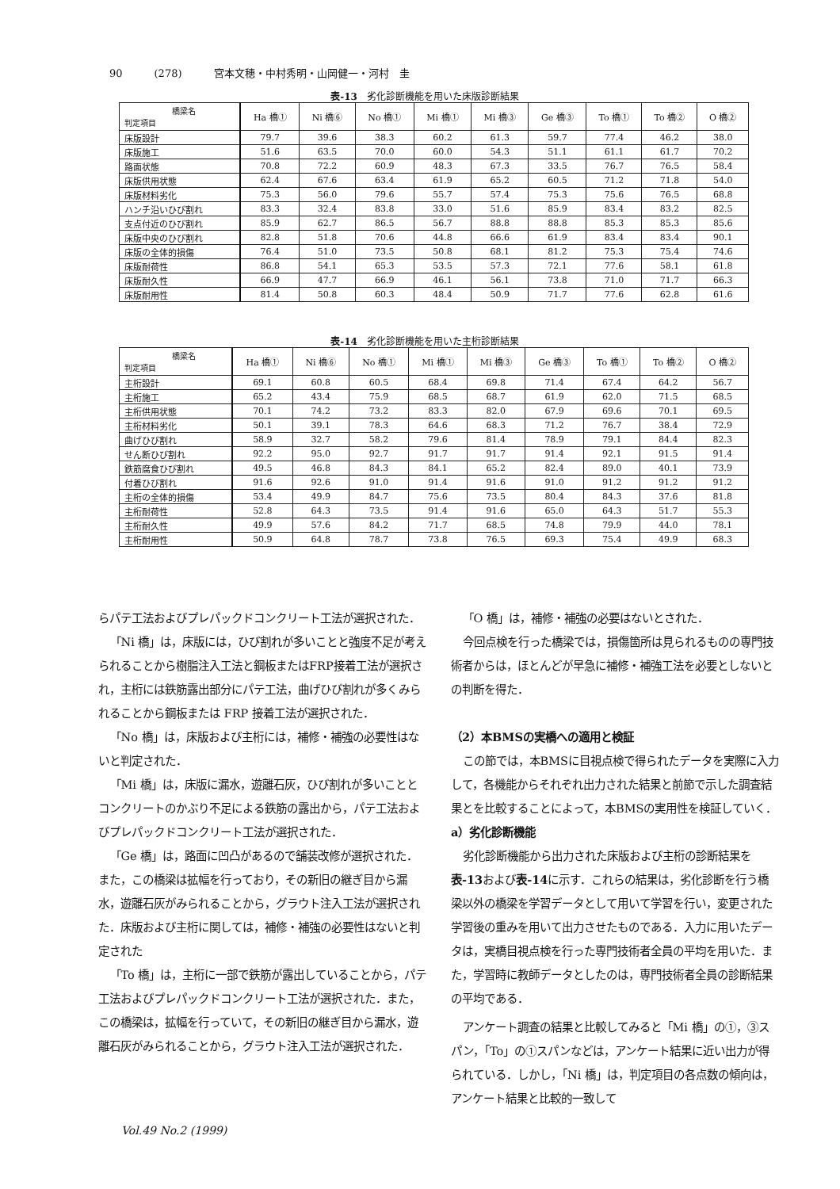90 (278) 宮本文穂・中村秀明・山岡健一・河村　圭
表-13　劣化診断機能を用いた床版診断結果
| 橋梁名 判定項目 | Ha 橋① | Ni 橋⑥ | No 橋① | Mi 橋① | Mi 橋③ | Ge 橋③ | To 橋① | To 橋② | O 橋② |
| --- | --- | --- | --- | --- | --- | --- | --- | --- | --- |
| 床版設計 | 79.7 | 39.6 | 38.3 | 60.2 | 61.3 | 59.7 | 77.4 | 46.2 | 38.0 |
| 床版施工 | 51.6 | 63.5 | 70.0 | 60.0 | 54.3 | 51.1 | 61.1 | 61.7 | 70.2 |
| 路面状態 | 70.8 | 72.2 | 60.9 | 48.3 | 67.3 | 33.5 | 76.7 | 76.5 | 58.4 |
| 床版供用状態 | 62.4 | 67.6 | 63.4 | 61.9 | 65.2 | 60.5 | 71.2 | 71.8 | 54.0 |
| 床版材料劣化 | 75.3 | 56.0 | 79.6 | 55.7 | 57.4 | 75.3 | 75.6 | 76.5 | 68.8 |
| ハンチ沿いひび割れ | 83.3 | 32.4 | 83.8 | 33.0 | 51.6 | 85.9 | 83.4 | 83.2 | 82.5 |
| 支点付近のひび割れ | 85.9 | 62.7 | 86.5 | 56.7 | 88.8 | 88.8 | 85.3 | 85.3 | 85.6 |
| 床版中央のひび割れ | 82.8 | 51.8 | 70.6 | 44.8 | 66.6 | 61.9 | 83.4 | 83.4 | 90.1 |
| 床版の全体的損傷 | 76.4 | 51.0 | 73.5 | 50.8 | 68.1 | 81.2 | 75.3 | 75.4 | 74.6 |
| 床版耐荷性 | 86.8 | 54.1 | 65.3 | 53.5 | 57.3 | 72.1 | 77.6 | 58.1 | 61.8 |
| 床版耐久性 | 66.9 | 47.7 | 66.9 | 46.1 | 56.1 | 73.8 | 71.0 | 71.7 | 66.3 |
| 床版耐用性 | 81.4 | 50.8 | 60.3 | 48.4 | 50.9 | 71.7 | 77.6 | 62.8 | 61.6 |
表-14　劣化診断機能を用いた主桁診断結果
| 橋梁名 判定項目 | Ha 橋① | Ni 橋⑥ | No 橋① | Mi 橋① | Mi 橋③ | Ge 橋③ | To 橋① | To 橋② | O 橋② |
| --- | --- | --- | --- | --- | --- | --- | --- | --- | --- |
| 主桁設計 | 69.1 | 60.8 | 60.5 | 68.4 | 69.8 | 71.4 | 67.4 | 64.2 | 56.7 |
| 主桁施工 | 65.2 | 43.4 | 75.9 | 68.5 | 68.7 | 61.9 | 62.0 | 71.5 | 68.5 |
| 主桁供用状態 | 70.1 | 74.2 | 73.2 | 83.3 | 82.0 | 67.9 | 69.6 | 70.1 | 69.5 |
| 主桁材料劣化 | 50.1 | 39.1 | 78.3 | 64.6 | 68.3 | 71.2 | 76.7 | 38.4 | 72.9 |
| 曲げひび割れ | 58.9 | 32.7 | 58.2 | 79.6 | 81.4 | 78.9 | 79.1 | 84.4 | 82.3 |
| せん断ひび割れ | 92.2 | 95.0 | 92.7 | 91.7 | 91.7 | 91.4 | 92.1 | 91.5 | 91.4 |
| 鉄筋腐食ひび割れ | 49.5 | 46.8 | 84.3 | 84.1 | 65.2 | 82.4 | 89.0 | 40.1 | 73.9 |
| 付着ひび割れ | 91.6 | 92.6 | 91.0 | 91.4 | 91.6 | 91.0 | 91.2 | 91.2 | 91.2 |
| 主桁の全体的損傷 | 53.4 | 49.9 | 84.7 | 75.6 | 73.5 | 80.4 | 84.3 | 37.6 | 81.8 |
| 主桁耐荷性 | 52.8 | 64.3 | 73.5 | 91.4 | 91.6 | 65.0 | 64.3 | 51.7 | 55.3 |
| 主桁耐久性 | 49.9 | 57.6 | 84.2 | 71.7 | 68.5 | 74.8 | 79.9 | 44.0 | 78.1 |
| 主桁耐用性 | 50.9 | 64.8 | 78.7 | 73.8 | 76.5 | 69.3 | 75.4 | 49.9 | 68.3 |
らパテ工法およびプレパックドコンクリート工法が選択された．
「Ni 橋」は，床版には，ひび割れが多いことと強度不足が考えられることから樹脂注入工法と鋼板またはFRP接着工法が選択され，主桁には鉄筋露出部分にパテ工法，曲げひび割れが多くみられることから鋼板または FRP 接着工法が選択された．
「No 橋」は，床版および主桁には，補修・補強の必要性はないと判定された．
「Mi 橋」は，床版に漏水，遊離石灰，ひび割れが多いこととコンクリートのかぶり不足による鉄筋の露出から，パテ工法およびプレパックドコンクリート工法が選択された．
「Ge 橋」は，路面に凹凸があるので舗装改修が選択された．また，この橋梁は拡幅を行っており，その新旧の継ぎ目から漏水，遊離石灰がみられることから，グラウト注入工法が選択された．床版および主桁に関しては，補修・補強の必要性はないと判定された
「To 橋」は，主桁に一部で鉄筋が露出していることから，パテ工法およびプレパックドコンクリート工法が選択された．また，この橋梁は，拡幅を行っていて，その新旧の継ぎ目から漏水，遊離石灰がみられることから，グラウト注入工法が選択された．
「O 橋」は，補修・補強の必要はないとされた．
今回点検を行った橋梁では，損傷箇所は見られるものの専門技術者からは，ほとんどが早急に補修・補強工法を必要としないとの判断を得た．
（2）本BMSの実橋への適用と検証
この節では，本BMSに目視点検で得られたデータを実際に入力して，各機能からそれぞれ出力された結果と前節で示した調査結果とを比較することによって，本BMSの実用性を検証していく．
a）劣化診断機能
劣化診断機能から出力された床版および主桁の診断結果を表-13および表-14に示す．これらの結果は，劣化診断を行う橋梁以外の橋梁を学習データとして用いて学習を行い，変更された学習後の重みを用いて出力させたものである．入力に用いたデータは，実橋目視点検を行った専門技術者全員の平均を用いた．また，学習時に教師データとしたのは，専門技術者全員の診断結果の平均である．
アンケート調査の結果と比較してみると「Mi 橋」の①，③スパン，「To」の①スパンなどは，アンケート結果に近い出力が得られている．しかし，「Ni 橋」は，判定項目の各点数の傾向は，アンケート結果と比較的一致して
Vol.49 No.2 (1999)